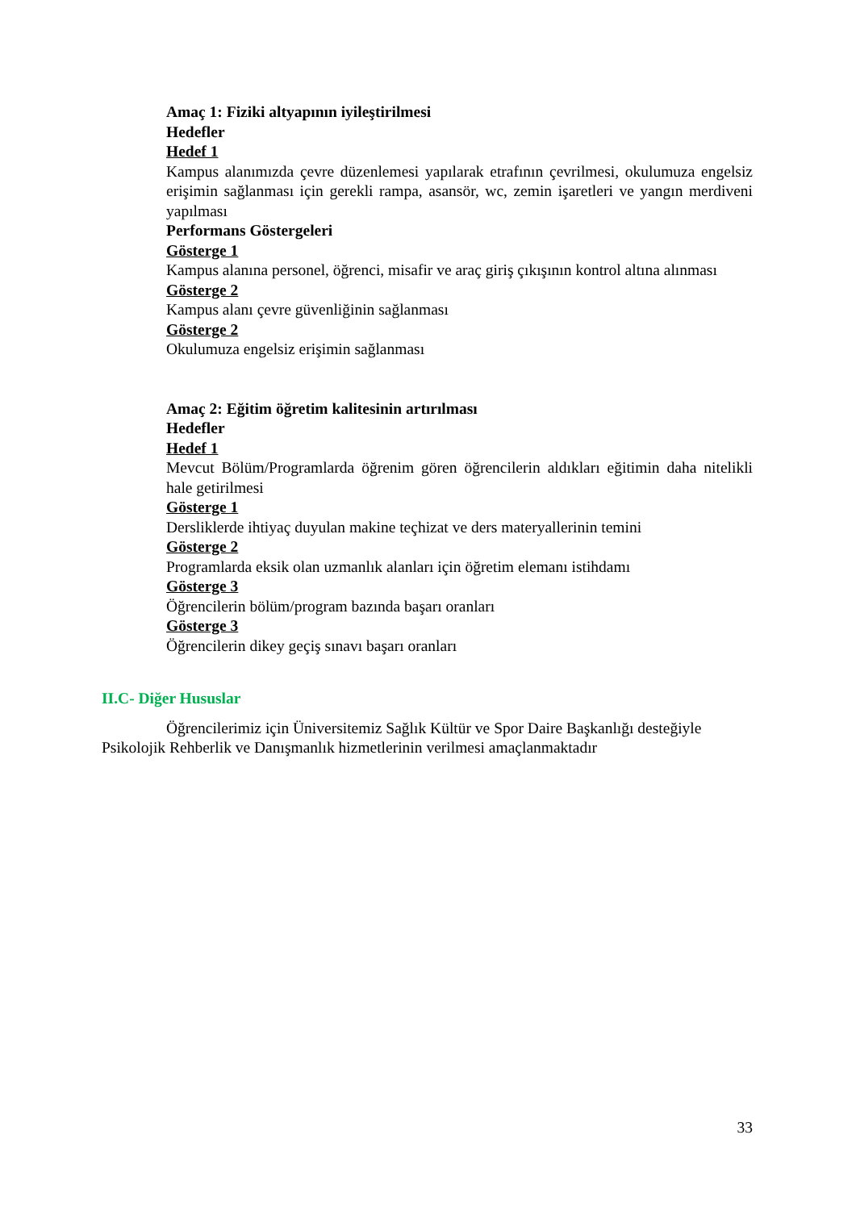Amaç 1: Fiziki altyapının iyileştirilmesi
Hedefler
Hedef 1
Kampus alanımızda çevre düzenlemesi yapılarak etrafının çevrilmesi, okulumuza engelsiz erişimin sağlanması için gerekli rampa, asansör, wc, zemin işaretleri ve yangın merdiveni yapılması
Performans Göstergeleri
Gösterge 1
Kampus alanına personel, öğrenci, misafir ve araç giriş çıkışının kontrol altına alınması
Gösterge 2
Kampus alanı çevre güvenliğinin sağlanması
Gösterge 2
Okulumuza engelsiz erişimin sağlanması
Amaç 2: Eğitim öğretim kalitesinin artırılması
Hedefler
Hedef 1
Mevcut Bölüm/Programlarda öğrenim gören öğrencilerin aldıkları eğitimin daha nitelikli hale getirilmesi
Gösterge 1
Dersliklerde ihtiyaç duyulan makine teçhizat ve ders materyallerinin temini
Gösterge 2
Programlarda eksik olan uzmanlık alanları için öğretim elemanı istihdamı
Gösterge 3
Öğrencilerin bölüm/program bazında başarı oranları
Gösterge 3
Öğrencilerin dikey geçiş sınavı başarı oranları
II.C- Diğer Hususlar
Öğrencilerimiz için Üniversitemiz Sağlık Kültür ve Spor Daire Başkanlığı desteğiyle Psikolojik Rehberlik ve Danışmanlık hizmetlerinin verilmesi amaçlanmaktadır
33